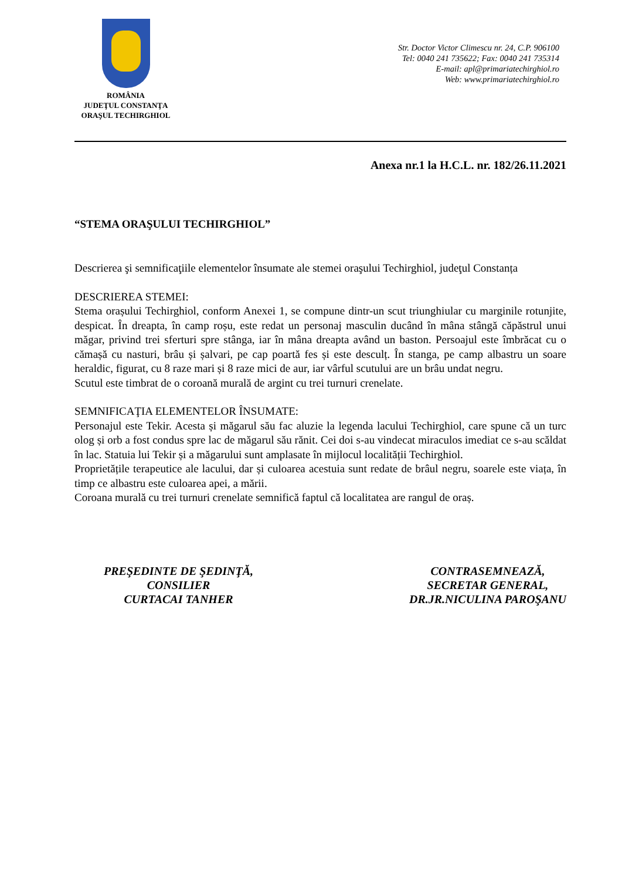ROMÂNIA
JUDEŢUL CONSTANŢA
ORAŞUL TECHIRGHIOL
Str. Doctor Victor Climescu nr. 24, C.P. 906100
Tel: 0040 241 735622; Fax: 0040 241 735314
E-mail: apl@primariatechirghiol.ro
Web: www.primariatechirghiol.ro
Anexa nr.1 la H.C.L. nr. 182/26.11.2021
“STEMA ORAŞULUI TECHIRGHIOL”
Descrierea şi semnificaţiile elementelor însumate ale stemei oraşului Techirghiol, judeţul Constanța
DESCRIEREA STEMEI:
Stema orașului Techirghiol, conform Anexei 1, se compune dintr-un scut triunghiular cu marginile rotunjite, despicat. În dreapta, în camp roșu, este redat un personaj masculin ducând în mâna stângă căpăstrul unui măgar, privind trei sferturi spre stânga, iar în mâna dreapta având un baston. Persoajul este îmbrăcat cu o cămașă cu nasturi, brâu și șalvari, pe cap poartă fes și este desculț. În stanga, pe camp albastru un soare heraldic, figurat, cu 8 raze mari și 8 raze mici de aur, iar vârful scutului are un brâu undat negru.
Scutul este timbrat de o coroană murală de argint cu trei turnuri crenelate.
SEMNIFICAŢIA ELEMENTELOR ÎNSUMATE:
Personajul este Tekir. Acesta și măgarul său fac aluzie la legenda lacului Techirghiol, care spune că un turc olog și orb a fost condus spre lac de măgarul său rănit. Cei doi s-au vindecat miraculos imediat ce s-au scăldat în lac. Statuia lui Tekir și a măgarului sunt amplasate în mijlocul localității Techirghiol.
Proprietățile terapeutice ale lacului, dar și culoarea acestuia sunt redate de brâul negru, soarele este viața, în timp ce albastru este culoarea apei, a mării.
Coroana murală cu trei turnuri crenelate semnifică faptul că localitatea are rangul de oraș.
PREŞEDINTE DE ŞEDINŢĂ,
CONSILIER
CURTACAI TANHER
CONTRASEMNEAZĂ,
SECRETAR GENERAL,
DR.JR.NICULINA PAROŞANU